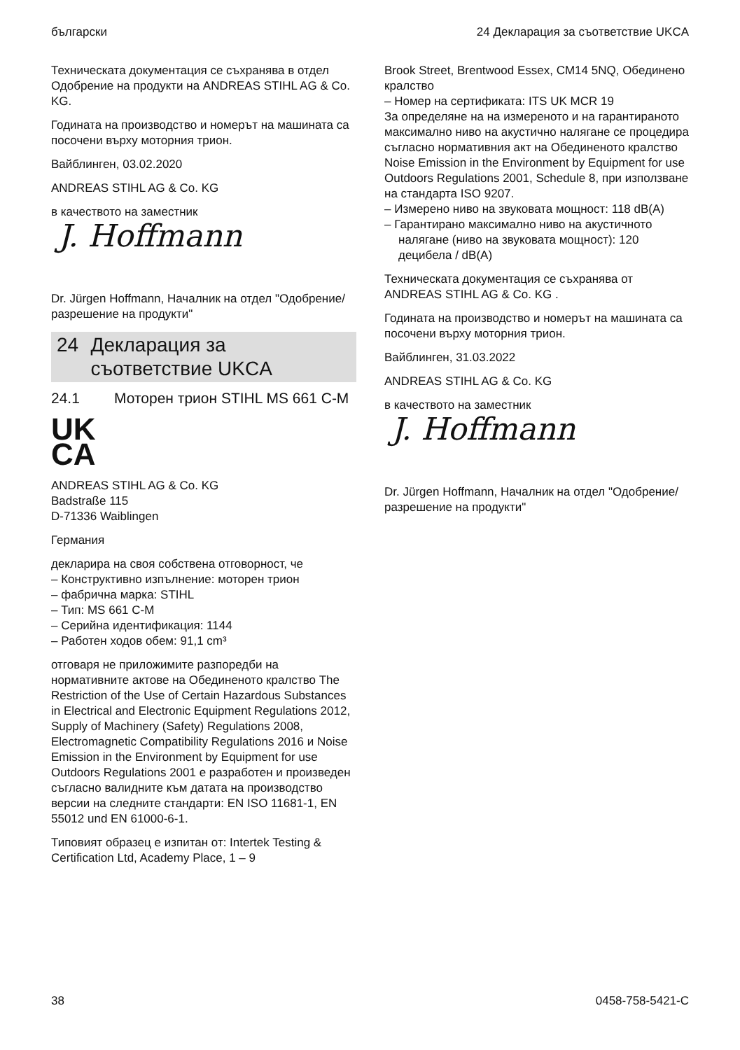български 24 Декларация за съответствие UKCA
Техническата документация се съхранява в отдел Одобрение на продукти на ANDREAS STIHL AG & Co. KG.
Годината на производство и номерът на машината са посочени върху моторния трион.
Вайблинген, 03.02.2020
ANDREAS STIHL AG & Co. KG
в качеството на заместник
J. Hoffmann
Dr. Jürgen Hoffmann, Началник на отдел "Одобрение/разрешение на продукти"
24 Декларация за съответствие UKCA
24.1 Моторен трион STIHL MS 661 C-M
UK
CA
ANDREAS STIHL AG & Co. KG
Badstraße 115
D-71336 Waiblingen
Германия
декларира на своя собствена отговорност, че
– Конструктивно изпълнение: моторен трион
– фабрична марка: STIHL
– Тип: MS 661 C-M
– Серийна идентификация: 1144
– Работен ходов обем: 91,1 cm³
отговаря не приложимите разпоредби на нормативните актове на Обединеното кралство The Restriction of the Use of Certain Hazardous Substances in Electrical and Electronic Equipment Regulations 2012, Supply of Machinery (Safety) Regulations 2008, Electromagnetic Compatibility Regulations 2016 и Noise Emission in the Environment by Equipment for use Outdoors Regulations 2001 е разработен и произведен съгласно валидните към датата на производство версии на следните стандарти: EN ISO 11681-1, EN 55012 und EN 61000-6-1.
Типовият образец е изпитан от: Intertek Testing & Certification Ltd, Academy Place, 1 – 9
Brook Street, Brentwood Essex, CM14 5NQ, Обединено кралство
– Номер на сертификата: ITS UK MCR 19
За определяне на на измереното и на гарантираното максимално ниво на акустично налягане се процедира съгласно нормативния акт на Обединеното кралство Noise Emission in the Environment by Equipment for use Outdoors Regulations 2001, Schedule 8, при използване на стандарта ISO 9207.
– Измерено ниво на звуковата мощност: 118 dB(A)
– Гарантирано максимално ниво на акустичното налягане (ниво на звуковата мощност): 120 децибела / dB(A)
Техническата документация се съхранява от ANDREAS STIHL AG & Co. KG .
Годината на производство и номерът на машината са посочени върху моторния трион.
Вайблинген, 31.03.2022
ANDREAS STIHL AG & Co. KG
в качеството на заместник
J. Hoffmann
Dr. Jürgen Hoffmann, Началник на отдел "Одобрение/разрешение на продукти"
38 0458-758-5421-C